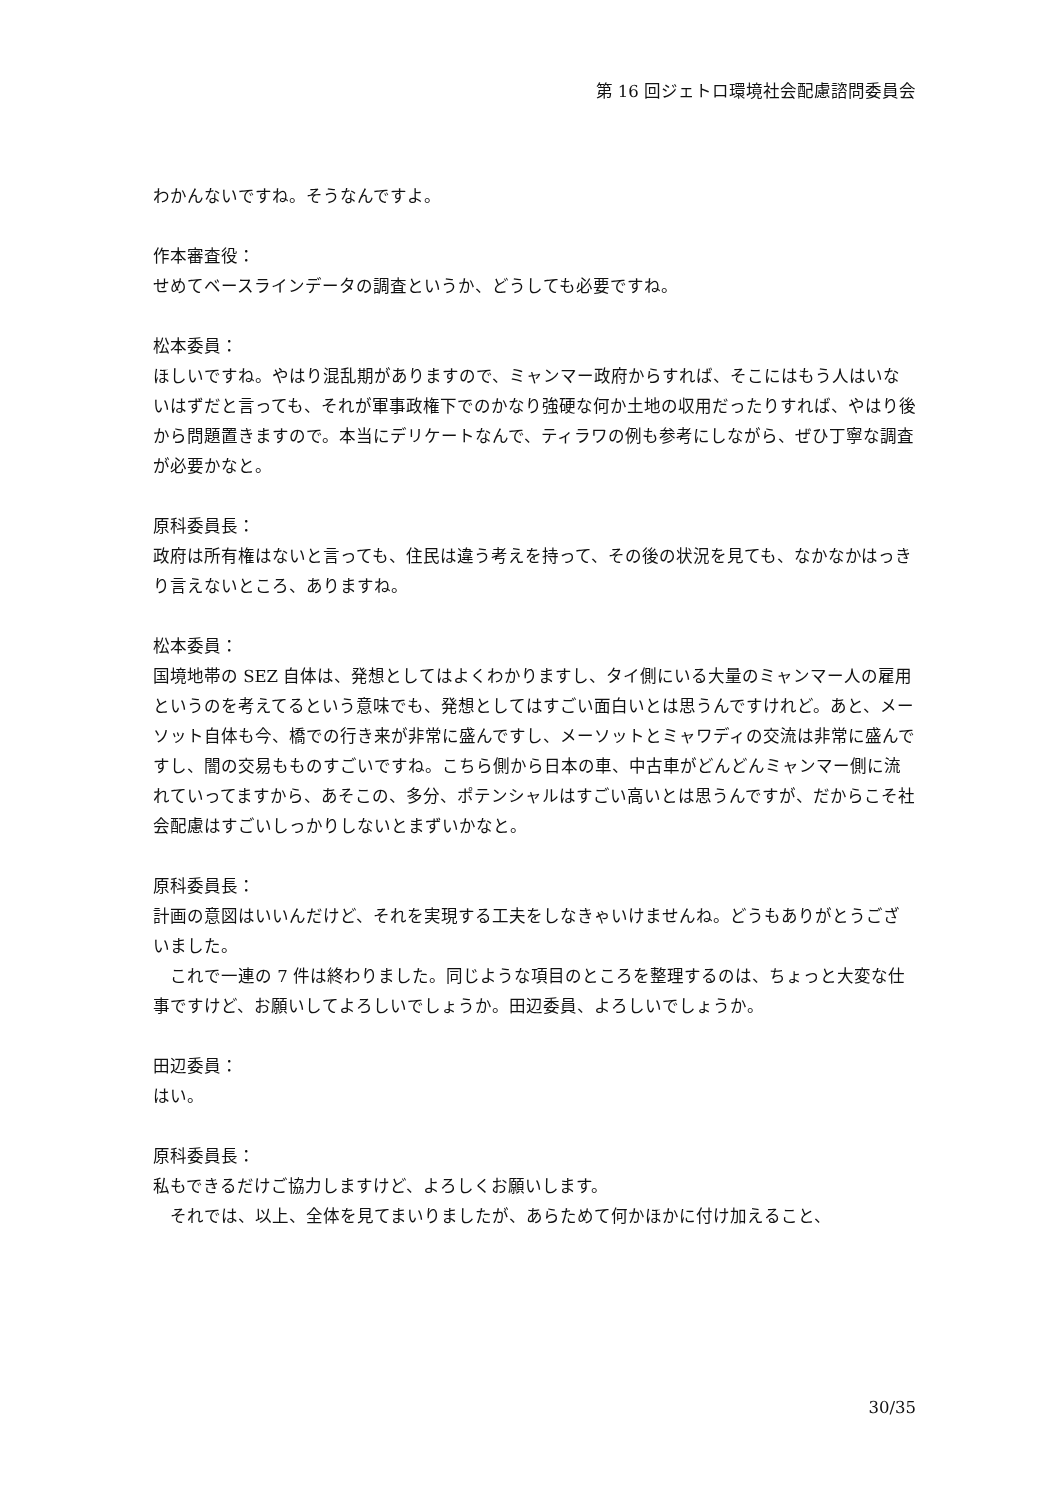第 16 回ジェトロ環境社会配慮諮問委員会
わかんないですね。そうなんですよ。
作本審査役：
せめてベースラインデータの調査というか、どうしても必要ですね。
松本委員：
ほしいですね。やはり混乱期がありますので、ミャンマー政府からすれば、そこにはもう人はいないはずだと言っても、それが軍事政権下でのかなり強硬な何か土地の収用だったりすれば、やはり後から問題置きますので。本当にデリケートなんで、ティラワの例も参考にしながら、ぜひ丁寧な調査が必要かなと。
原科委員長：
政府は所有権はないと言っても、住民は違う考えを持って、その後の状況を見ても、なかなかはっきり言えないところ、ありますね。
松本委員：
国境地帯の SEZ 自体は、発想としてはよくわかりますし、タイ側にいる大量のミャンマー人の雇用というのを考えてるという意味でも、発想としてはすごい面白いとは思うんですけれど。あと、メーソット自体も今、橋での行き来が非常に盛んですし、メーソットとミャワディの交流は非常に盛んですし、闇の交易もものすごいですね。こちら側から日本の車、中古車がどんどんミャンマー側に流れていってますから、あそこの、多分、ポテンシャルはすごい高いとは思うんですが、だからこそ社会配慮はすごいしっかりしないとまずいかなと。
原科委員長：
計画の意図はいいんだけど、それを実現する工夫をしなきゃいけませんね。どうもありがとうございました。
　これで一連の 7 件は終わりました。同じような項目のところを整理するのは、ちょっと大変な仕事ですけど、お願いしてよろしいでしょうか。田辺委員、よろしいでしょうか。
田辺委員：
はい。
原科委員長：
私もできるだけご協力しますけど、よろしくお願いします。
　それでは、以上、全体を見てまいりましたが、あらためて何かほかに付け加えること、
30/35